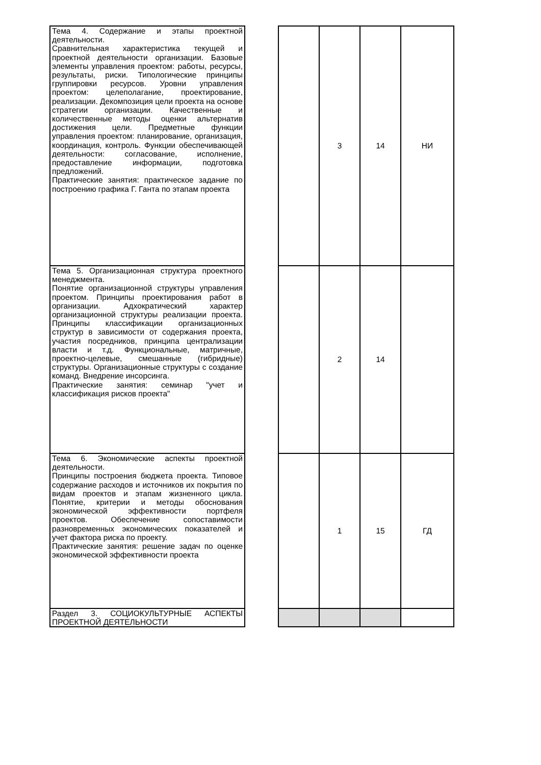| Тема 4. Содержание и этапы проектной деятельности. Сравнительная характеристика текущей и проектной деятельности организации. Базовые элементы управления проектом: работы, ресурсы, результаты, риски. Типологические принципы группировки ресурсов. Уровни управления проектом: целеполагание, проектирование, реализации. Декомпозиция цели проекта на основе стратегии организации. Качественные и количественные методы оценки альтернатив достижения цели. Предметные функции управления проектом: планирование, организация, координация, контроль. Функции обеспечивающей деятельности: согласование, исполнение, предоставление информации, подготовка предложений. Практические занятия: практическое задание по построению графика Г. Ганта по этапам проекта | | | 3 | 14 | НИ |
| Тема 5. Организационная структура проектного менеджмента. Понятие организационной структуры управления проектом. Принципы проектирования работ в организации. Адхократический характер организационной структуры реализации проекта. Принципы классификации организационных структур в зависимости от содержания проекта, участия посредников, принципа централизации власти и т.д. Функциональные, матричные, проектно-целевые, смешанные (гибридные) структуры. Организационные структуры с создание команд. Внедрение инсорсинга. Практические занятия: семинар "учет и классификация рисков проекта" | | | 2 | 14 | |
| Тема 6. Экономические аспекты проектной деятельности. Принципы построения бюджета проекта. Типовое содержание расходов и источников их покрытия по видам проектов и этапам жизненного цикла. Понятие, критерии и методы обоснования экономической эффективности портфеля проектов. Обеспечение сопоставимости разновременных экономических показателей и учет фактора риска по проекту. Практические занятия: решение задач по оценке экономической эффективности проекта | | | 1 | 15 | ГД |
| Раздел 3. СОЦИОКУЛЬТУРНЫЕ АСПЕКТЫ ПРОЕКТНОЙ ДЕЯТЕЛЬНОСТИ | | | | | |